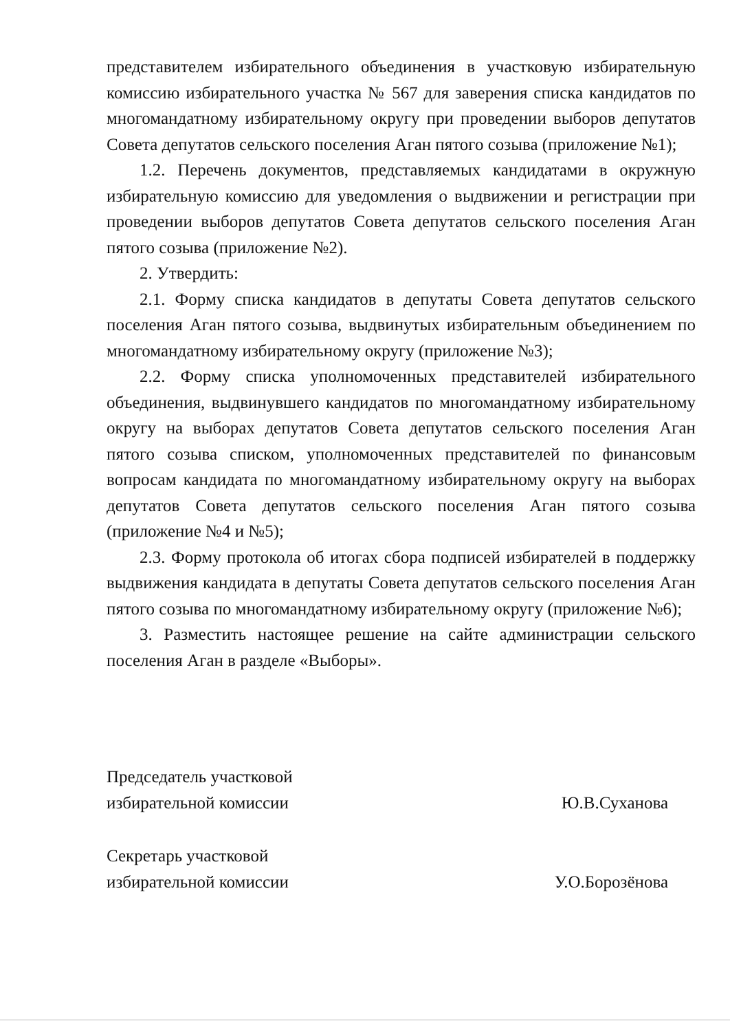представителем избирательного объединения в участковую избирательную комиссию избирательного участка № 567 для заверения списка кандидатов по многомандатному избирательному округу при проведении выборов депутатов Совета депутатов сельского поселения Аган пятого созыва (приложение №1);
1.2. Перечень документов, представляемых кандидатами в окружную избирательную комиссию для уведомления о выдвижении и регистрации при проведении выборов депутатов Совета депутатов сельского поселения Аган пятого созыва (приложение №2).
2. Утвердить:
2.1. Форму списка кандидатов в депутаты Совета депутатов сельского поселения Аган пятого созыва, выдвинутых избирательным объединением по многомандатному избирательному округу (приложение №3);
2.2. Форму списка уполномоченных представителей избирательного объединения, выдвинувшего кандидатов по многомандатному избирательному округу на выборах депутатов Совета депутатов сельского поселения Аган пятого созыва списком, уполномоченных представителей по финансовым вопросам кандидата по многомандатному избирательному округу на выборах депутатов Совета депутатов сельского поселения Аган пятого созыва (приложение №4 и №5);
2.3. Форму протокола об итогах сбора подписей избирателей в поддержку выдвижения кандидата в депутаты Совета депутатов сельского поселения Аган пятого созыва по многомандатному избирательному округу (приложение №6);
3. Разместить настоящее решение на сайте администрации сельского поселения Аган в разделе «Выборы».
Председатель участковой
избирательной комиссии
Ю.В.Суханова
Секретарь участковой
избирательной комиссии
У.О.Борозёнова